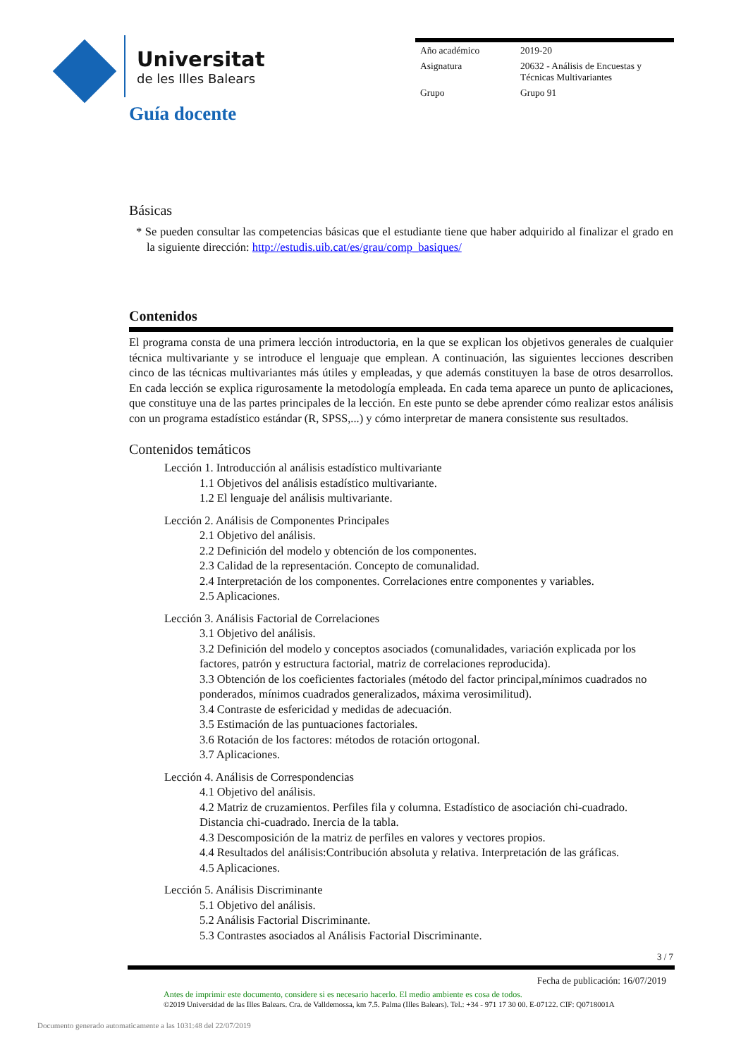Universitat
de les Illes Balears
| Año académico | 2019-20 |
| Asignatura | 20632 - Análisis de Encuestas y Técnicas Multivariantes |
| Grupo | Grupo 91 |
Guía docente
Básicas
* Se pueden consultar las competencias básicas que el estudiante tiene que haber adquirido al finalizar el grado en la siguiente dirección: http://estudis.uib.cat/es/grau/comp_basiques/
Contenidos
El programa consta de una primera lección introductoria, en la que se explican los objetivos generales de cualquier técnica multivariante y se introduce el lenguaje que emplean. A continuación, las siguientes lecciones describen cinco de las técnicas multivariantes más útiles y empleadas, y que además constituyen la base de otros desarrollos. En cada lección se explica rigurosamente la metodología empleada. En cada tema aparece un punto de aplicaciones, que constituye una de las partes principales de la lección. En este punto se debe aprender cómo realizar estos análisis con un programa estadístico estándar (R, SPSS,...) y cómo interpretar de manera consistente sus resultados.
Contenidos temáticos
Lección 1. Introducción al análisis estadístico multivariante
1.1 Objetivos del análisis estadístico multivariante.
1.2 El lenguaje del análisis multivariante.
Lección 2. Análisis de Componentes Principales
2.1 Objetivo del análisis.
2.2 Definición del modelo y obtención de los componentes.
2.3 Calidad de la representación. Concepto de comunalidad.
2.4 Interpretación de los componentes. Correlaciones entre componentes y variables.
2.5 Aplicaciones.
Lección 3. Análisis Factorial de Correlaciones
3.1 Objetivo del análisis.
3.2 Definición del modelo y conceptos asociados (comunalidades, variación explicada por los factores, patrón y estructura factorial, matriz de correlaciones reproducida).
3.3 Obtención de los coeficientes factoriales (método del factor principal,mínimos cuadrados no ponderados, mínimos cuadrados generalizados, máxima verosimilitud).
3.4 Contraste de esfericidad y medidas de adecuación.
3.5 Estimación de las puntuaciones factoriales.
3.6 Rotación de los factores: métodos de rotación ortogonal.
3.7 Aplicaciones.
Lección 4. Análisis de Correspondencias
4.1 Objetivo del análisis.
4.2 Matriz de cruzamientos. Perfiles fila y columna. Estadístico de asociación chi-cuadrado. Distancia chi-cuadrado. Inercia de la tabla.
4.3 Descomposición de la matriz de perfiles en valores y vectores propios.
4.4 Resultados del análisis:Contribución absoluta y relativa. Interpretación de las gráficas.
4.5 Aplicaciones.
Lección 5. Análisis Discriminante
5.1 Objetivo del análisis.
5.2 Análisis Factorial Discriminante.
5.3 Contrastes asociados al Análisis Factorial Discriminante.
3 / 7
Fecha de publicación: 16/07/2019
Antes de imprimir este documento, considere si es necesario hacerlo. El medio ambiente es cosa de todos.
©2019 Universidad de las Illes Balears. Cra. de Valldemossa, km 7.5. Palma (Illes Balears). Tel.: +34 - 971 17 30 00. E-07122. CIF: Q0718001A
Documento generado automaticamente a las 1031:48 del 22/07/2019